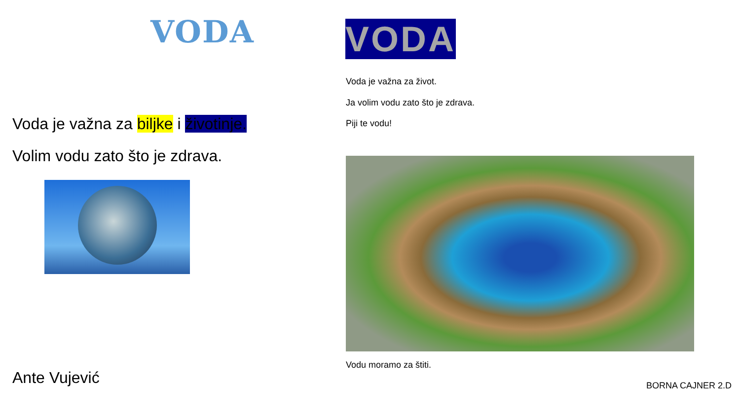VODA
Voda je važna za biljke i životinje.
Volim vodu zato što je zdrava.
Ante Vujević
VODA
Voda je važna za život.
Ja volim vodu zato što je zdrava.
Piji te vodu!
Vodu moramo za štiti.
BORNA CAJNER 2.D